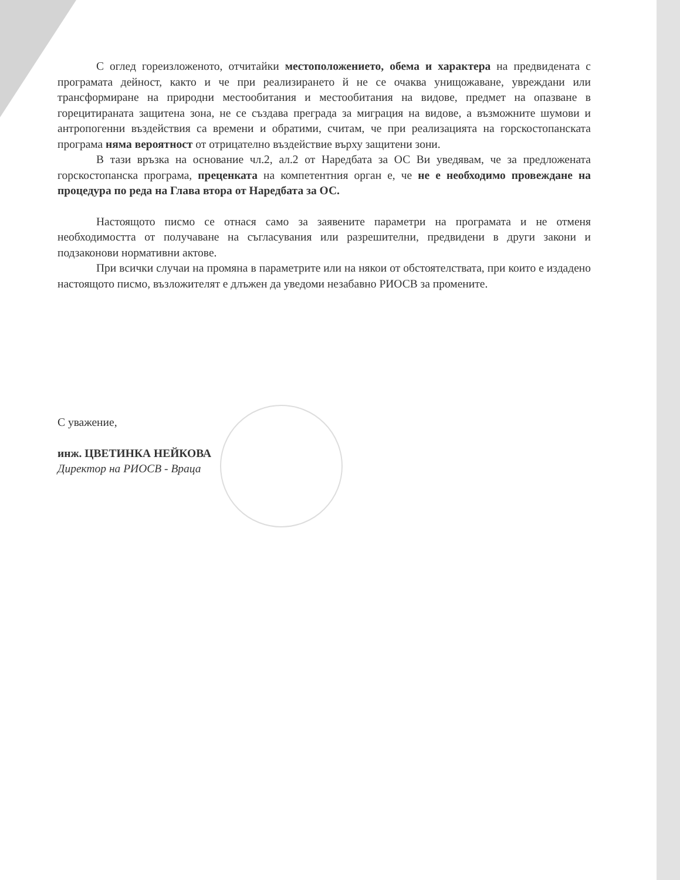С оглед гореизложеното, отчитайки местоположението, обема и характера на предвидената с програмата дейност, както и че при реализирането й не се очаква унищожаване, увреждани или трансформиране на природни местообитания и местообитания на видове, предмет на опазване в горецитираната защитена зона, не се създава преграда за миграция на видове, а възможните шумови и антропогенни въздействия са времени и обратими, считам, че при реализацията на горскостопанската програма няма вероятност от отрицателно въздействие върху защитени зони.
В тази връзка на основание чл.2, ал.2 от Наредбата за ОС Ви уведявам, че за предложената горскостопанска програма, преценката на компетентния орган е, че не е необходимо провеждане на процедура по реда на Глава втора от Наредбата за ОС.
Настоящото писмо се отнася само за заявените параметри на програмата и не отменя необходимостта от получаване на съгласувания или разрешителни, предвидени в други закони и подзаконови нормативни актове.
При всички случаи на промяна в параметрите или на някои от обстоятелствата, при които е издадено настоящото писмо, възложителят е длъжен да уведоми незабавно РИОСВ за промените.
С уважение,
инж. ЦВЕТИНКА НЕЙКОВА
Директор на РИОСВ - Враца